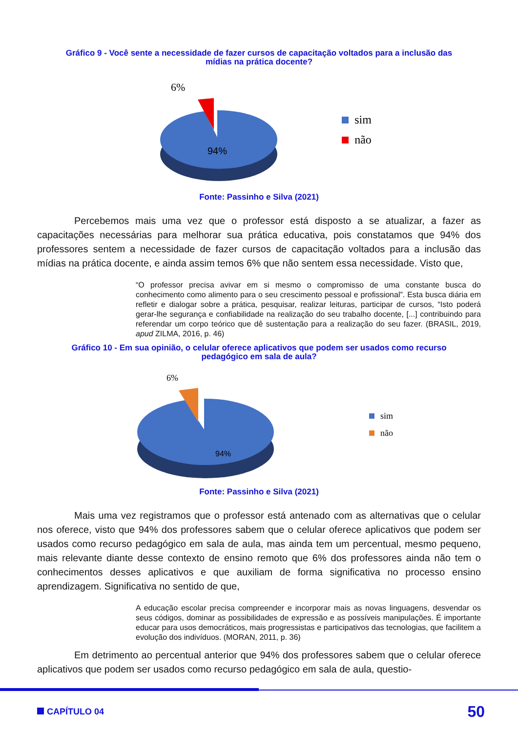Gráfico 9 - Você sente a necessidade de fazer cursos de capacitação voltados para a inclusão das mídias na prática docente?
6%
94%
sim
não
Fonte: Passinho e Silva (2021)
Percebemos mais uma vez que o professor está disposto a se atualizar, a fazer as capacitações necessárias para melhorar sua prática educativa, pois constatamos que 94% dos professores sentem a necessidade de fazer cursos de capacitação voltados para a inclusão das mídias na prática docente, e ainda assim temos 6% que não sentem essa necessidade. Visto que,
“O professor precisa avivar em si mesmo o compromisso de uma constante busca do conhecimento como alimento para o seu crescimento pessoal e profissional”. Esta busca diária em refletir e dialogar sobre a prática, pesquisar, realizar leituras, participar de cursos, “Isto poderá gerar-lhe segurança e confiabilidade na realização do seu trabalho docente, [...] contribuindo para referendar um corpo teórico que dê sustentação para a realização do seu fazer. (BRASIL, 2019, apud ZILMA, 2016, p. 46)
Gráfico 10 - Em sua opinião, o celular oferece aplicativos que podem ser usados como recurso pedagógico em sala de aula?
6%
94%
sim
não
Fonte: Passinho e Silva (2021)
Mais uma vez registramos que o professor está antenado com as alternativas que o celular nos oferece, visto que 94% dos professores sabem que o celular oferece aplicativos que podem ser usados como recurso pedagógico em sala de aula, mas ainda tem um percentual, mesmo pequeno, mais relevante diante desse contexto de ensino remoto que 6% dos professores ainda não tem o conhecimentos desses aplicativos e que auxiliam de forma significativa no processo ensino aprendizagem. Significativa no sentido de que,
A educação escolar precisa compreender e incorporar mais as novas linguagens, desvendar os seus códigos, dominar as possibilidades de expressão e as possíveis manipulações. É importante educar para usos democráticos, mais progressistas e participativos das tecnologias, que facilitem a evolução dos indivíduos. (MORAN, 2011, p. 36)
Em detrimento ao percentual anterior que 94% dos professores sabem que o celular oferece aplicativos que podem ser usados como recurso pedagógico em sala de aula, questio-
CAPÍTULO 04 50